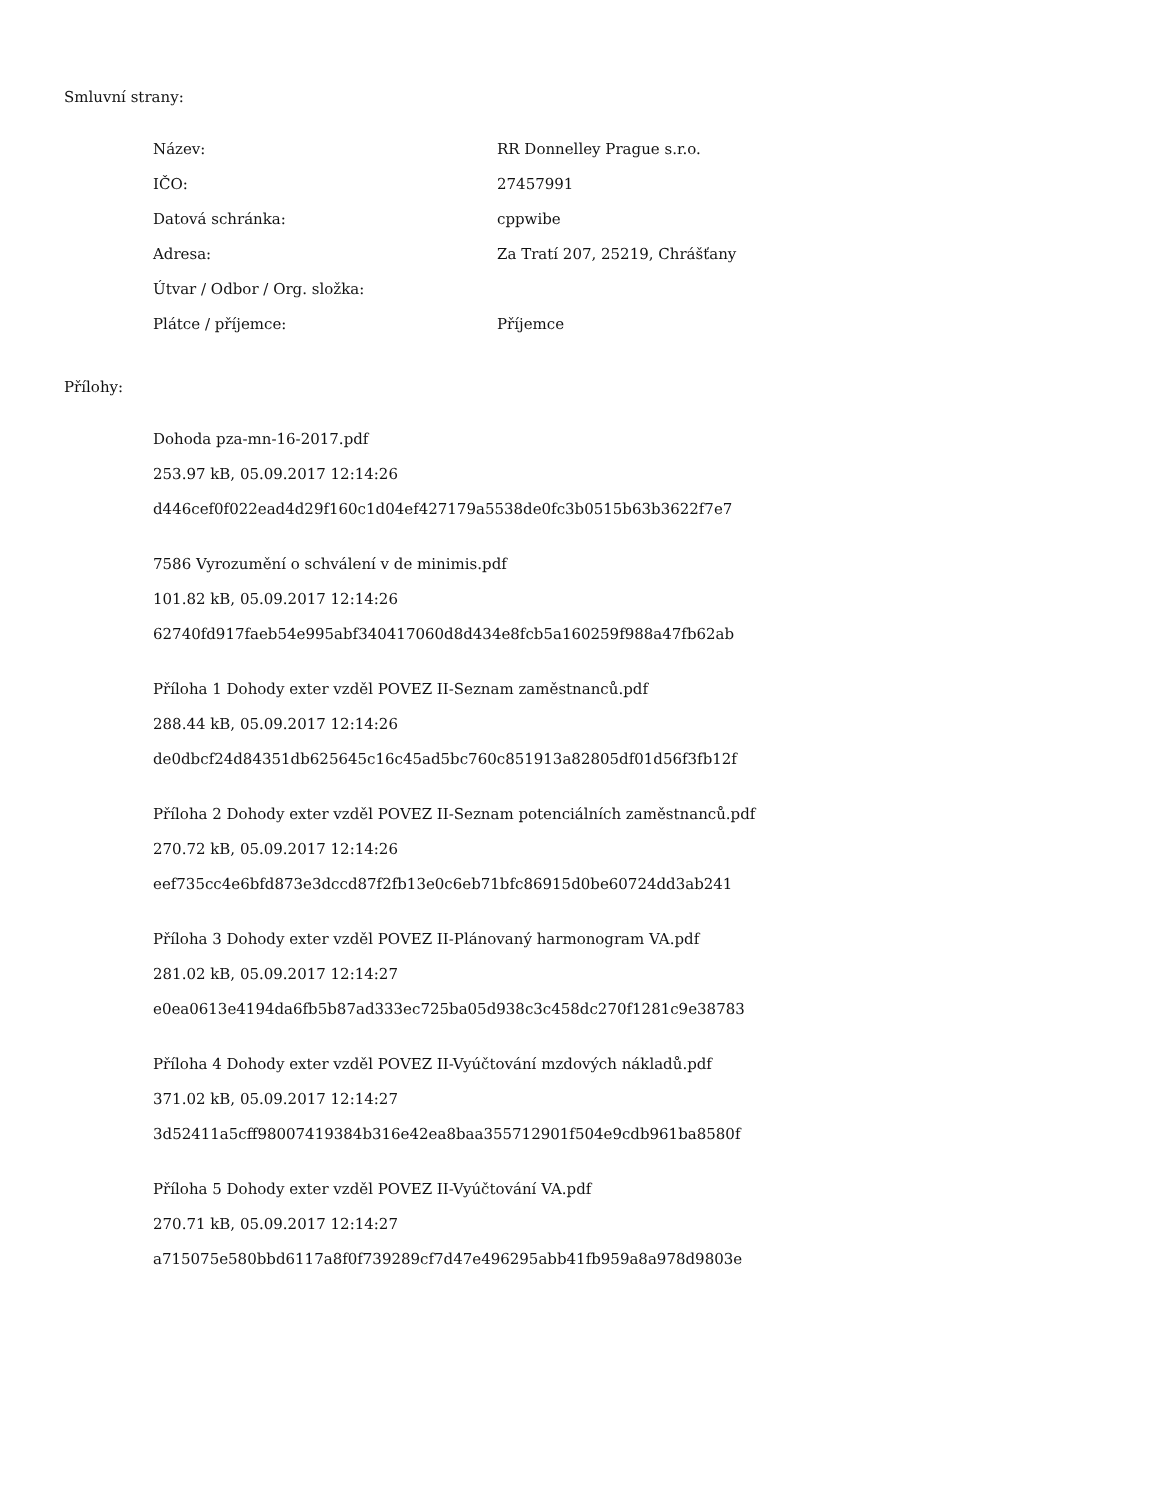Smluvní strany:
| Název: | RR Donnelley Prague s.r.o. |
| IČO: | 27457991 |
| Datová schránka: | cppwibe |
| Adresa: | Za Tratí 207, 25219, Chrášťany |
| Útvar / Odbor / Org. složka: | |
| Plátce / příjemce: | Příjemce |
Přílohy:
Dohoda pza-mn-16-2017.pdf
253.97 kB, 05.09.2017 12:14:26
d446cef0f022ead4d29f160c1d04ef427179a5538de0fc3b0515b63b3622f7e7
7586 Vyrozumění o schválení v de minimis.pdf
101.82 kB, 05.09.2017 12:14:26
62740fd917faeb54e995abf340417060d8d434e8fcb5a160259f988a47fb62ab
Příloha 1 Dohody exter vzděl POVEZ II-Seznam zaměstnanců.pdf
288.44 kB, 05.09.2017 12:14:26
de0dbcf24d84351db625645c16c45ad5bc760c851913a82805df01d56f3fb12f
Příloha 2 Dohody exter vzděl POVEZ II-Seznam potenciálních zaměstnanců.pdf
270.72 kB, 05.09.2017 12:14:26
eef735cc4e6bfd873e3dccd87f2fb13e0c6eb71bfc86915d0be60724dd3ab241
Příloha 3 Dohody exter vzděl POVEZ II-Plánovaný harmonogram VA.pdf
281.02 kB, 05.09.2017 12:14:27
e0ea0613e4194da6fb5b87ad333ec725ba05d938c3c458dc270f1281c9e38783
Příloha 4 Dohody exter vzděl POVEZ II-Vyúčtování mzdových nákladů.pdf
371.02 kB, 05.09.2017 12:14:27
3d52411a5cff98007419384b316e42ea8baa355712901f504e9cdb961ba8580f
Příloha 5 Dohody exter vzděl POVEZ II-Vyúčtování VA.pdf
270.71 kB, 05.09.2017 12:14:27
a715075e580bbd6117a8f0f739289cf7d47e496295abb41fb959a8a978d9803e